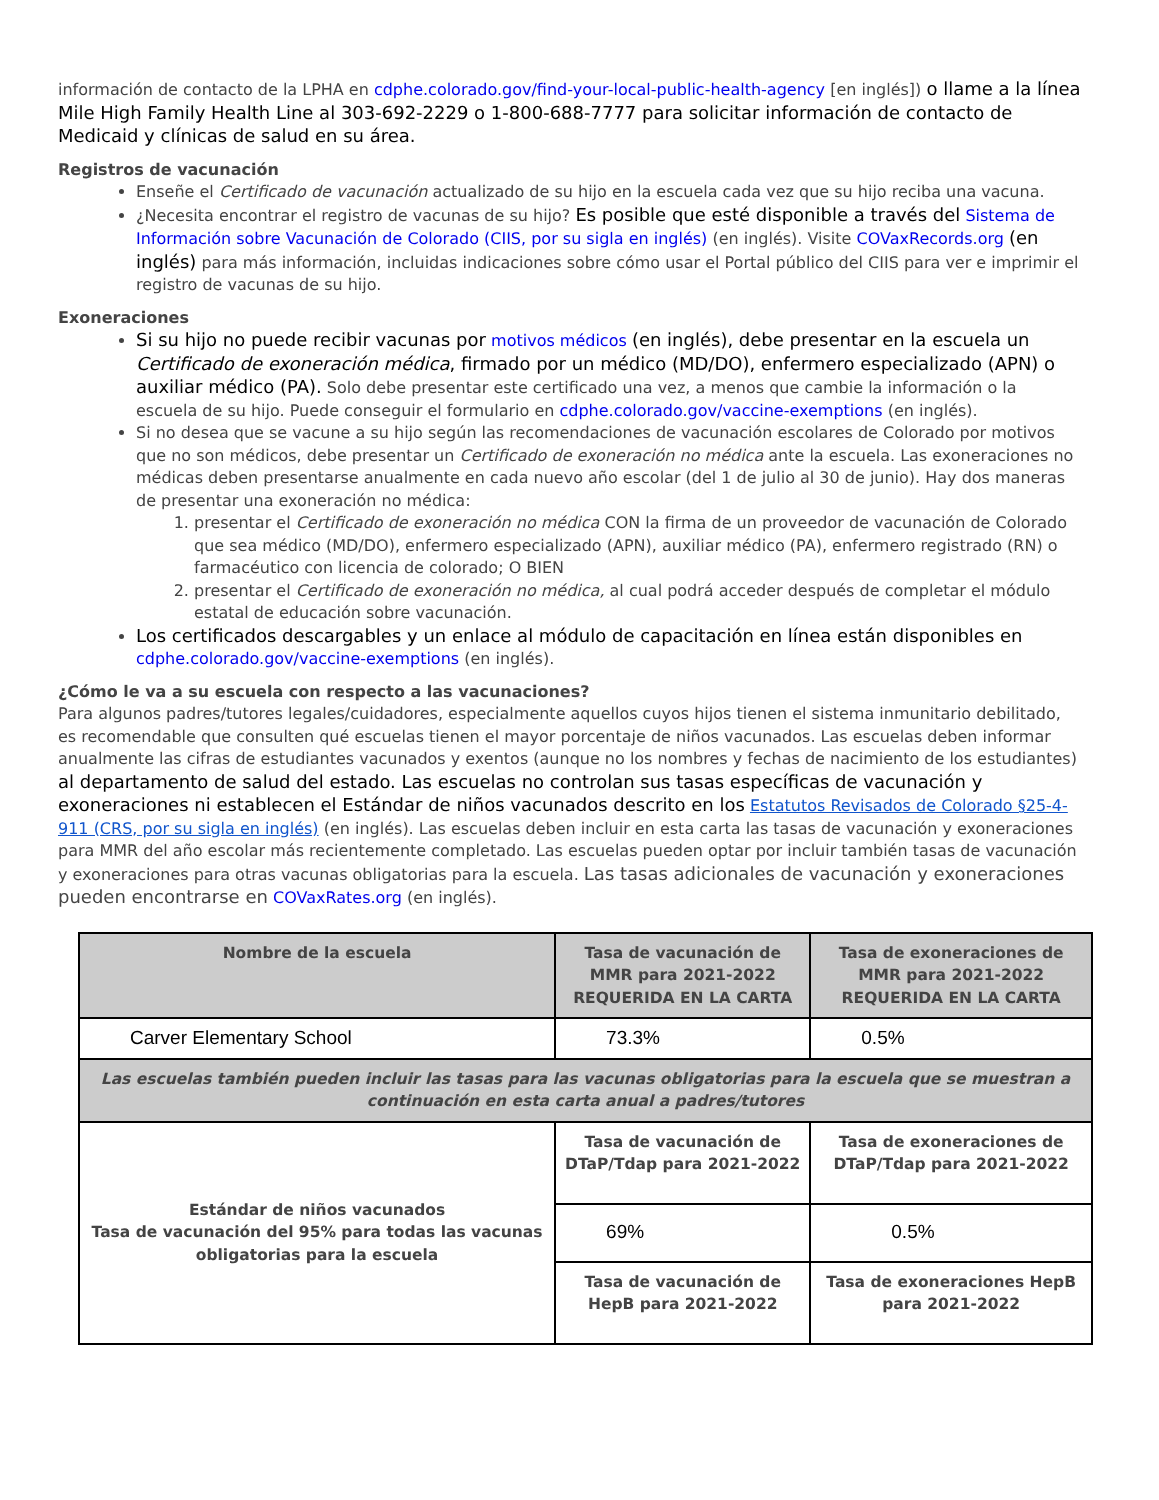información de contacto de la LPHA en cdphe.colorado.gov/find-your-local-public-health-agency [en inglés]) o llame a la línea Mile High Family Health Line al 303-692-2229 o 1-800-688-7777 para solicitar información de contacto de Medicaid y clínicas de salud en su área.
Registros de vacunación
Enseñe el Certificado de vacunación actualizado de su hijo en la escuela cada vez que su hijo reciba una vacuna.
¿Necesita encontrar el registro de vacunas de su hijo? Es posible que esté disponible a través del Sistema de Información sobre Vacunación de Colorado (CIIS, por su sigla en inglés) (en inglés). Visite COVaxRecords.org (en inglés) para más información, incluidas indicaciones sobre cómo usar el Portal público del CIIS para ver e imprimir el registro de vacunas de su hijo.
Exoneraciones
Si su hijo no puede recibir vacunas por motivos médicos (en inglés), debe presentar en la escuela un Certificado de exoneración médica, firmado por un médico (MD/DO), enfermero especializado (APN) o auxiliar médico (PA). Solo debe presentar este certificado una vez, a menos que cambie la información o la escuela de su hijo. Puede conseguir el formulario en cdphe.colorado.gov/vaccine-exemptions (en inglés).
Si no desea que se vacune a su hijo según las recomendaciones de vacunación escolares de Colorado por motivos que no son médicos, debe presentar un Certificado de exoneración no médica ante la escuela. Las exoneraciones no médicas deben presentarse anualmente en cada nuevo año escolar (del 1 de julio al 30 de junio). Hay dos maneras de presentar una exoneración no médica:
1. presentar el Certificado de exoneración no médica CON la firma de un proveedor de vacunación de Colorado que sea médico (MD/DO), enfermero especializado (APN), auxiliar médico (PA), enfermero registrado (RN) o farmacéutico con licencia de colorado; O BIEN
2. presentar el Certificado de exoneración no médica, al cual podrá acceder después de completar el módulo estatal de educación sobre vacunación.
Los certificados descargables y un enlace al módulo de capacitación en línea están disponibles en cdphe.colorado.gov/vaccine-exemptions (en inglés).
¿Cómo le va a su escuela con respecto a las vacunaciones?
Para algunos padres/tutores legales/cuidadores, especialmente aquellos cuyos hijos tienen el sistema inmunitario debilitado, es recomendable que consulten qué escuelas tienen el mayor porcentaje de niños vacunados. Las escuelas deben informar anualmente las cifras de estudiantes vacunados y exentos (aunque no los nombres y fechas de nacimiento de los estudiantes) al departamento de salud del estado. Las escuelas no controlan sus tasas específicas de vacunación y exoneraciones ni establecen el Estándar de niños vacunados descrito en los Estatutos Revisados de Colorado §25-4-911 (CRS, por su sigla en inglés) (en inglés). Las escuelas deben incluir en esta carta las tasas de vacunación y exoneraciones para MMR del año escolar más recientemente completado. Las escuelas pueden optar por incluir también tasas de vacunación y exoneraciones para otras vacunas obligatorias para la escuela. Las tasas adicionales de vacunación y exoneraciones pueden encontrarse en COVaxRates.org (en inglés).
| Nombre de la escuela | Tasa de vacunación de MMR para 2021-2022 REQUERIDA EN LA CARTA | Tasa de exoneraciones de MMR para 2021-2022 REQUERIDA EN LA CARTA |
| --- | --- | --- |
| Carver Elementary School | 73.3% | 0.5% |
| Las escuelas también pueden incluir las tasas para las vacunas obligatorias para la escuela que se muestran a continuación en esta carta anual a padres/tutores | | |
| Estándar de niños vacunados Tasa de vacunación del 95% para todas las vacunas obligatorias para la escuela | Tasa de vacunación de DTaP/Tdap para 2021-2022 | Tasa de exoneraciones de DTaP/Tdap para 2021-2022 |
| | 69% | 0.5% |
| | Tasa de vacunación de HepB para 2021-2022 | Tasa de exoneraciones HepB para 2021-2022 |